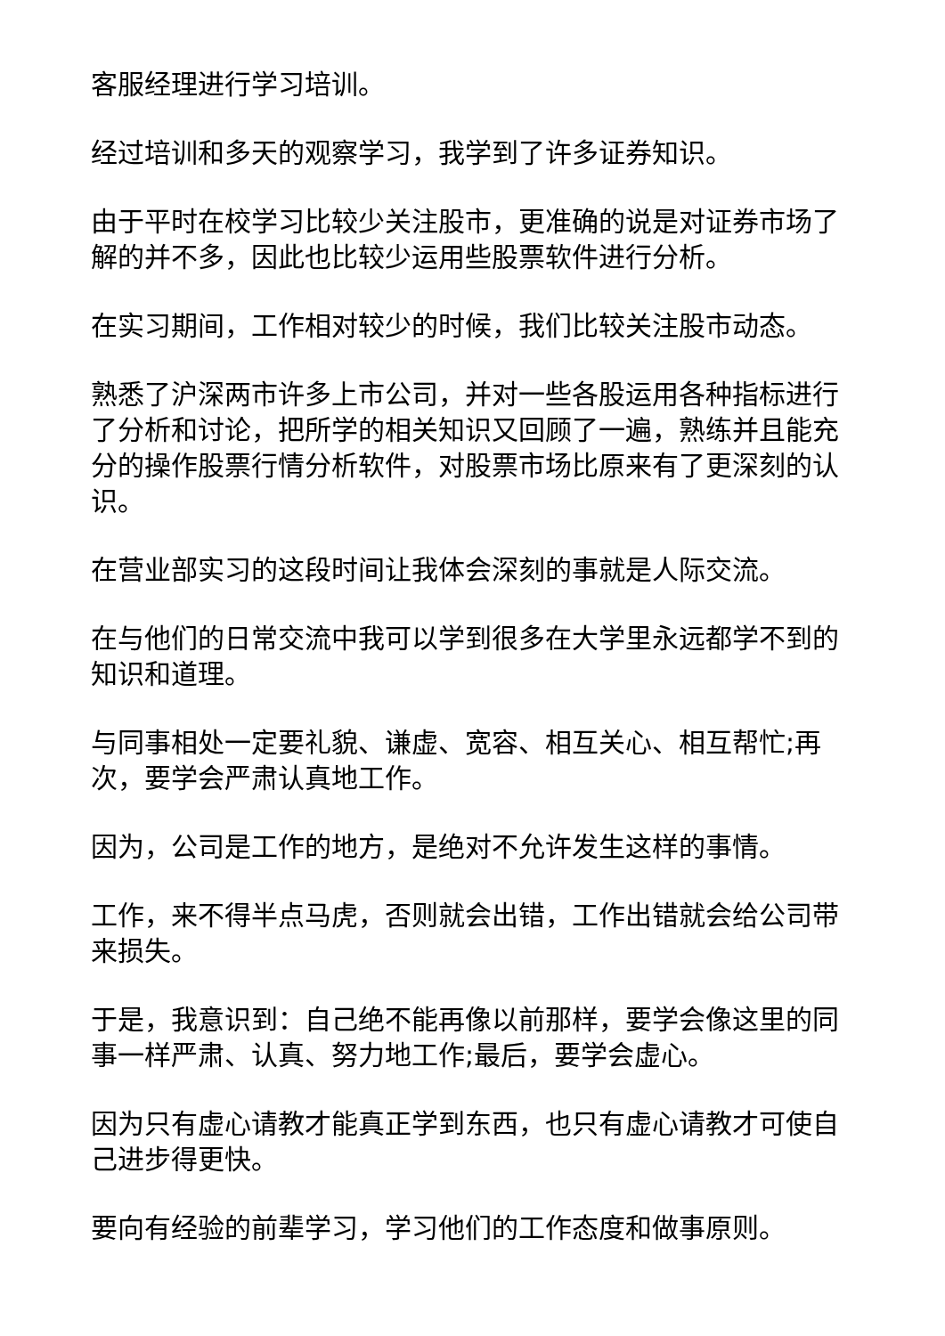客服经理进行学习培训。
经过培训和多天的观察学习，我学到了许多证券知识。
由于平时在校学习比较少关注股市，更准确的说是对证券市场了解的并不多，因此也比较少运用些股票软件进行分析。
在实习期间，工作相对较少的时候，我们比较关注股市动态。
熟悉了沪深两市许多上市公司，并对一些各股运用各种指标进行了分析和讨论，把所学的相关知识又回顾了一遍，熟练并且能充分的操作股票行情分析软件，对股票市场比原来有了更深刻的认识。
在营业部实习的这段时间让我体会深刻的事就是人际交流。
在与他们的日常交流中我可以学到很多在大学里永远都学不到的知识和道理。
与同事相处一定要礼貌、谦虚、宽容、相互关心、相互帮忙;再次，要学会严肃认真地工作。
因为，公司是工作的地方，是绝对不允许发生这样的事情。
工作，来不得半点马虎，否则就会出错，工作出错就会给公司带来损失。
于是，我意识到：自己绝不能再像以前那样，要学会像这里的同事一样严肃、认真、努力地工作;最后，要学会虚心。
因为只有虚心请教才能真正学到东西，也只有虚心请教才可使自己进步得更快。
要向有经验的前辈学习，学习他们的工作态度和做事原则。